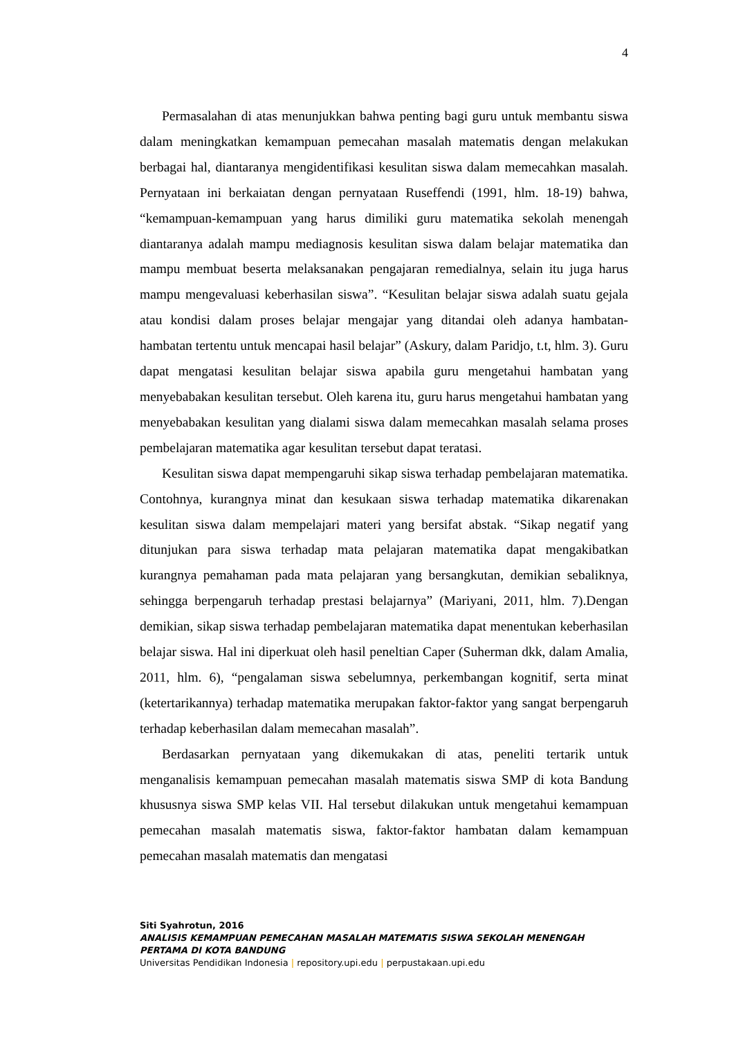4
Permasalahan di atas menunjukkan bahwa penting bagi guru untuk membantu siswa dalam meningkatkan kemampuan pemecahan masalah matematis dengan melakukan berbagai hal, diantaranya mengidentifikasi kesulitan siswa dalam memecahkan masalah. Pernyataan ini berkaiatan dengan pernyataan Ruseffendi (1991, hlm. 18-19) bahwa, “kemampuan-kemampuan yang harus dimiliki guru matematika sekolah menengah diantaranya adalah mampu mediagnosis kesulitan siswa dalam belajar matematika dan mampu membuat beserta melaksanakan pengajaran remedialnya, selain itu juga harus mampu mengevaluasi keberhasilan siswa”. “Kesulitan belajar siswa adalah suatu gejala atau kondisi dalam proses belajar mengajar yang ditandai oleh adanya hambatan-hambatan tertentu untuk mencapai hasil belajar” (Askury, dalam Paridjo, t.t, hlm. 3). Guru dapat mengatasi kesulitan belajar siswa apabila guru mengetahui hambatan yang menyebabakan kesulitan tersebut. Oleh karena itu, guru harus mengetahui hambatan yang menyebabakan kesulitan yang dialami siswa dalam memecahkan masalah selama proses pembelajaran matematika agar kesulitan tersebut dapat teratasi.
Kesulitan siswa dapat mempengaruhi sikap siswa terhadap pembelajaran matematika. Contohnya, kurangnya minat dan kesukaan siswa terhadap matematika dikarenakan kesulitan siswa dalam mempelajari materi yang bersifat abstak. “Sikap negatif yang ditunjukan para siswa terhadap mata pelajaran matematika dapat mengakibatkan kurangnya pemahaman pada mata pelajaran yang bersangkutan, demikian sebaliknya, sehingga berpengaruh terhadap prestasi belajarnya” (Mariyani, 2011, hlm. 7).Dengan demikian, sikap siswa terhadap pembelajaran matematika dapat menentukan keberhasilan belajar siswa. Hal ini diperkuat oleh hasil peneltian Caper (Suherman dkk, dalam Amalia, 2011, hlm. 6), “pengalaman siswa sebelumnya, perkembangan kognitif, serta minat (ketertarikannya) terhadap matematika merupakan faktor-faktor yang sangat berpengaruh terhadap keberhasilan dalam memecahan masalah”.
Berdasarkan pernyataan yang dikemukakan di atas, peneliti tertarik untuk menganalisis kemampuan pemecahan masalah matematis siswa SMP di kota Bandung khususnya siswa SMP kelas VII. Hal tersebut dilakukan untuk mengetahui kemampuan pemecahan masalah matematis siswa, faktor-faktor hambatan dalam kemampuan pemecahan masalah matematis dan mengatasi
Siti Syahrotun, 2016
ANALISIS KEMAMPUAN PEMECAHAN MASALAH MATEMATIS SISWA SEKOLAH MENENGAH PERTAMA DI KOTA BANDUNG
Universitas Pendidikan Indonesia | repository.upi.edu | perpustakaan.upi.edu